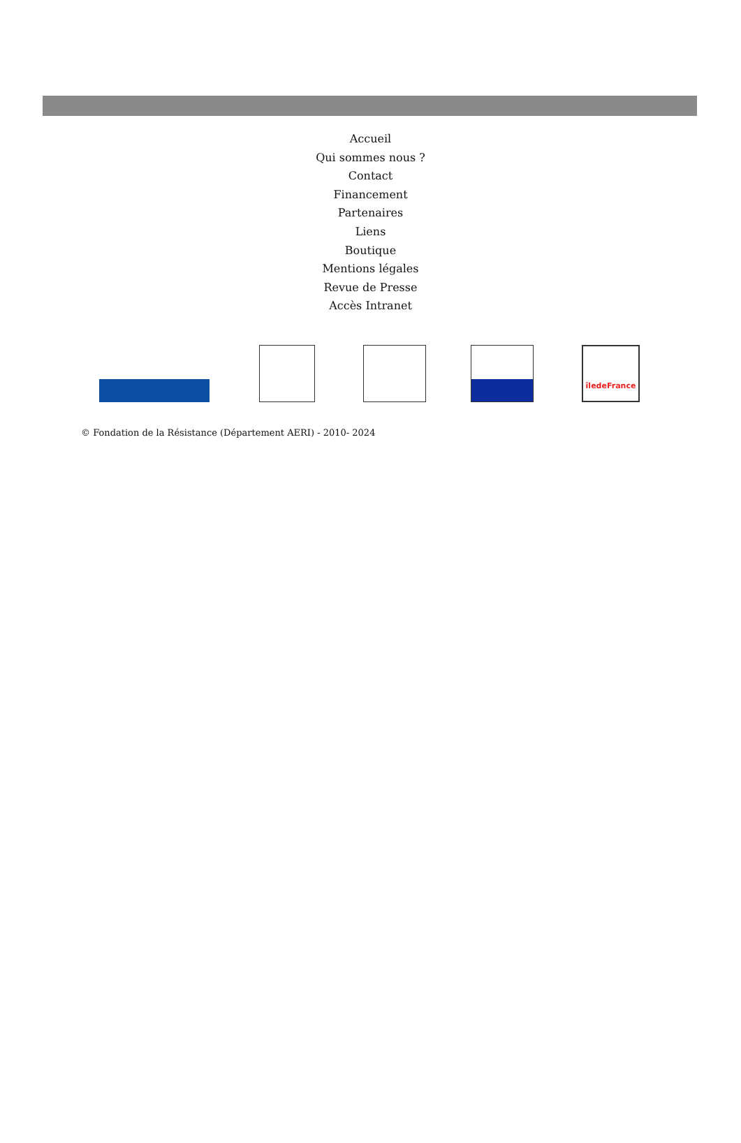Accueil
Qui sommes nous ?
Contact
Financement
Partenaires
Liens
Boutique
Mentions légales
Revue de Presse
Accès Intranet
îledeFrance
© Fondation de la Résistance (Département AERI) - 2010- 2024